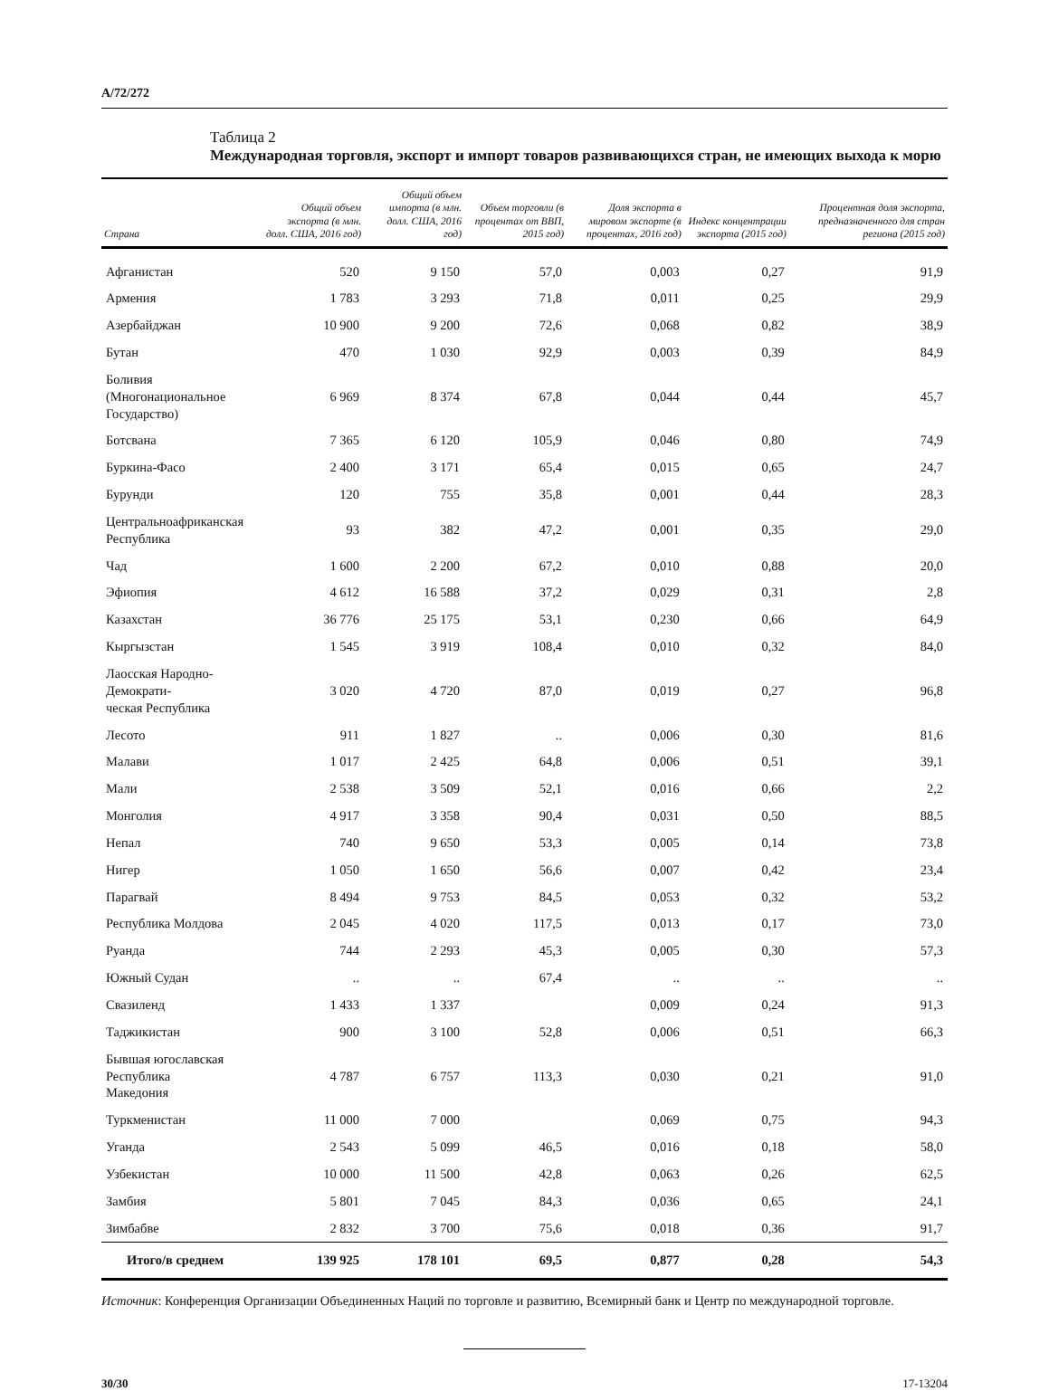A/72/272
Таблица 2
Международная торговля, экспорт и импорт товаров развивающихся стран, не имеющих выхода к морю
| Страна | Общий объем экспорта (в млн. долл. США, 2016 год) | Общий объем импорта (в млн. долл. США, 2016 год) | Объем торговли (в процентах от ВВП, 2015 год) | Доля экспорта в мировом экспорте (в процентах, 2016 год) | Индекс концентрации экспорта (2015 год) | Процентная доля экспорта, предназначенного для стран региона (2015 год) |
| --- | --- | --- | --- | --- | --- | --- |
| Афганистан | 520 | 9 150 | 57,0 | 0,003 | 0,27 | 91,9 |
| Армения | 1 783 | 3 293 | 71,8 | 0,011 | 0,25 | 29,9 |
| Азербайджан | 10 900 | 9 200 | 72,6 | 0,068 | 0,82 | 38,9 |
| Бутан | 470 | 1 030 | 92,9 | 0,003 | 0,39 | 84,9 |
| Боливия (Многонациональное Государство) | 6 969 | 8 374 | 67,8 | 0,044 | 0,44 | 45,7 |
| Ботсвана | 7 365 | 6 120 | 105,9 | 0,046 | 0,80 | 74,9 |
| Буркина-Фасо | 2 400 | 3 171 | 65,4 | 0,015 | 0,65 | 24,7 |
| Бурунди | 120 | 755 | 35,8 | 0,001 | 0,44 | 28,3 |
| Центральноафриканская Республика | 93 | 382 | 47,2 | 0,001 | 0,35 | 29,0 |
| Чад | 1 600 | 2 200 | 67,2 | 0,010 | 0,88 | 20,0 |
| Эфиопия | 4 612 | 16 588 | 37,2 | 0,029 | 0,31 | 2,8 |
| Казахстан | 36 776 | 25 175 | 53,1 | 0,230 | 0,66 | 64,9 |
| Кыргызстан | 1 545 | 3 919 | 108,4 | 0,010 | 0,32 | 84,0 |
| Лаосская Народно-Демократи- ческая Республика | 3 020 | 4 720 | 87,0 | 0,019 | 0,27 | 96,8 |
| Лесото | 911 | 1 827 | .. | 0,006 | 0,30 | 81,6 |
| Малави | 1 017 | 2 425 | 64,8 | 0,006 | 0,51 | 39,1 |
| Мали | 2 538 | 3 509 | 52,1 | 0,016 | 0,66 | 2,2 |
| Монголия | 4 917 | 3 358 | 90,4 | 0,031 | 0,50 | 88,5 |
| Непал | 740 | 9 650 | 53,3 | 0,005 | 0,14 | 73,8 |
| Нигер | 1 050 | 1 650 | 56,6 | 0,007 | 0,42 | 23,4 |
| Парагвай | 8 494 | 9 753 | 84,5 | 0,053 | 0,32 | 53,2 |
| Республика Молдова | 2 045 | 4 020 | 117,5 | 0,013 | 0,17 | 73,0 |
| Руанда | 744 | 2 293 | 45,3 | 0,005 | 0,30 | 57,3 |
| Южный Судан | .. | .. | 67,4 | .. | .. | .. |
| Свазиленд | 1 433 | 1 337 | | 0,009 | 0,24 | 91,3 |
| Таджикистан | 900 | 3 100 | 52,8 | 0,006 | 0,51 | 66,3 |
| Бывшая югославская Республика Македония | 4 787 | 6 757 | 113,3 | 0,030 | 0,21 | 91,0 |
| Туркменистан | 11 000 | 7 000 | | 0,069 | 0,75 | 94,3 |
| Уганда | 2 543 | 5 099 | 46,5 | 0,016 | 0,18 | 58,0 |
| Узбекистан | 10 000 | 11 500 | 42,8 | 0,063 | 0,26 | 62,5 |
| Замбия | 5 801 | 7 045 | 84,3 | 0,036 | 0,65 | 24,1 |
| Зимбабве | 2 832 | 3 700 | 75,6 | 0,018 | 0,36 | 91,7 |
| Итого/в среднем | 139 925 | 178 101 | 69,5 | 0,877 | 0,28 | 54,3 |
Источник: Конференция Организации Объединенных Наций по торговле и развитию, Всемирный банк и Центр по международной торговле.
30/30 17-13204